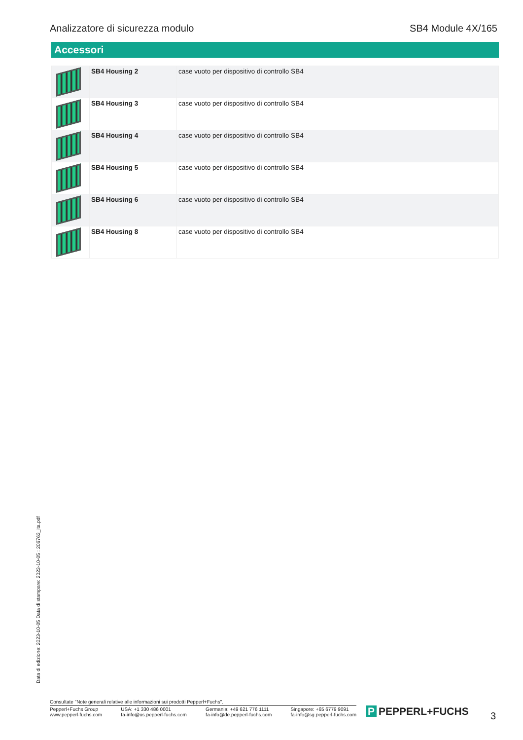Analizzatore di sicurezza modulo SB4 Module 4X/165
Accessori
| | SB4 Housing 2 | case vuoto per dispositivo di controllo SB4 |
| | SB4 Housing 3 | case vuoto per dispositivo di controllo SB4 |
| | SB4 Housing 4 | case vuoto per dispositivo di controllo SB4 |
| | SB4 Housing 5 | case vuoto per dispositivo di controllo SB4 |
| | SB4 Housing 6 | case vuoto per dispositivo di controllo SB4 |
| | SB4 Housing 8 | case vuoto per dispositivo di controllo SB4 |
Data di edizione: 2023-10-05 Data di stampare: 2023-10-05 : 206763_ita.pdf
Consultate "Note generali relative alle informazioni sui prodotti Pepperl+Fuchs".
Pepperl+Fuchs Group
www.pepperl-fuchs.com
USA: +1 330 486 0001
fa-info@us.pepperl-fuchs.com
Germania: +49 621 776 1111
fa-info@de.pepperl-fuchs.com
Singapore: +65 6779 9091
fa-info@sg.pepperl-fuchs.com
P PEPPERL+FUCHS 3